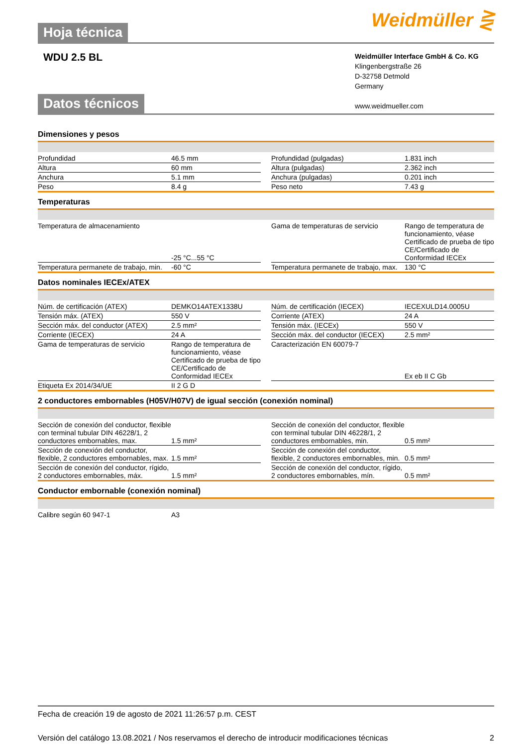Hoja técnica
Weidmüller ⋛
WDU 2.5 BL
Weidmüller Interface GmbH & Co. KG
Klingenbergstraße 26
D-32758 Detmold
Germany
www.weidmueller.com
Datos técnicos
Dimensiones y pesos
| Profundidad | 46.5 mm | | Profundidad (pulgadas) | 1.831 inch |
| Altura | 60 mm | | Altura (pulgadas) | 2.362 inch |
| Anchura | 5.1 mm | | Anchura (pulgadas) | 0.201 inch |
| Peso | 8.4 g | | Peso neto | 7.43 g |
Temperaturas
| Temperatura de almacenamiento | -25 °C...55 °C | | Gama de temperaturas de servicio | Rango de temperatura de funcionamiento, véase Certificado de prueba de tipo CE/Certificado de Conformidad IECEx |
| Temperatura permanete de trabajo, min. | -60 °C | | Temperatura permanete de trabajo, max. | 130 °C |
Datos nominales IECEx/ATEX
| Núm. de certificación (ATEX) | DEMKO14ATEX1338U | | Núm. de certificación (IECEX) | IECEXULD14.0005U |
| Tensión máx. (ATEX) | 550 V | | Corriente (ATEX) | 24 A |
| Sección máx. del conductor (ATEX) | 2.5 mm² | | Tensión máx. (IECEx) | 550 V |
| Corriente (IECEX) | 24 A | | Sección máx. del conductor (IECEX) | 2.5 mm² |
| Gama de temperaturas de servicio | Rango de temperatura de funcionamiento, véase Certificado de prueba de tipo CE/Certificado de Conformidad IECEx | | Caracterización EN 60079-7 | Ex eb II C Gb |
| Etiqueta Ex 2014/34/UE | II 2 G D | | | |
2 conductores embornables (H05V/H07V) de igual sección (conexión nominal)
| Sección de conexión del conductor, flexible con terminal tubular DIN 46228/1, 2 conductores embornables, max. | 1.5 mm² | | Sección de conexión del conductor, flexible con terminal tubular DIN 46228/1, 2 conductores embornables, min. | 0.5 mm² |
| Sección de conexión del conductor, flexible, 2 conductores embornables, max. | 1.5 mm² | | Sección de conexión del conductor, flexible, 2 conductores embornables, min. | 0.5 mm² |
| Sección de conexión del conductor, rígido, 2 conductores embornables, máx. | 1.5 mm² | | Sección de conexión del conductor, rígido, 2 conductores embornables, mín. | 0.5 mm² |
Conductor embornable (conexión nominal)
| Calibre según 60 947-1 | A3 | | | |
Fecha de creación 19 de agosto de 2021 11:26:57 p.m. CEST
Versión del catálogo 13.08.2021 / Nos reservamos el derecho de introducir modificaciones técnicas 2